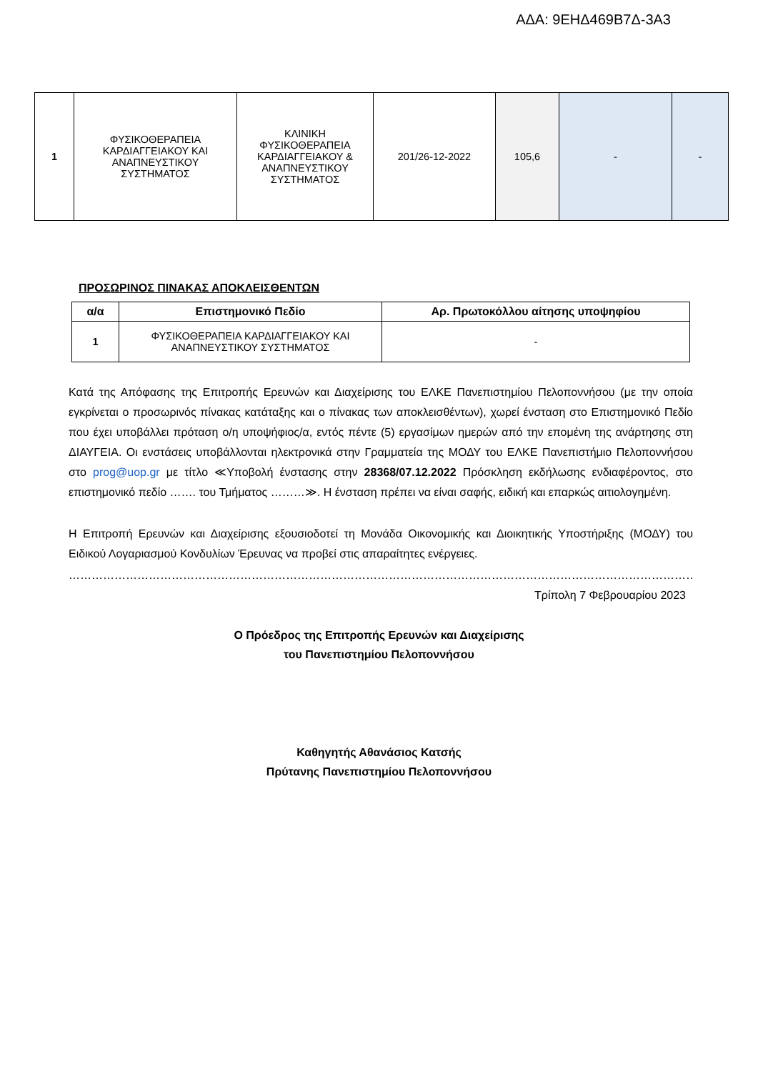ΑΔΑ: 9ΕΗΔ469Β7Δ-3Α3
| 1 | ΦΥΣΙΚΟΘΕΡΑΠΕΙΑ ΚΑΡΔΙΑΓΓΕΙΑΚΟΥ ΚΑΙ ΑΝΑΠΝΕΥΣΤΙΚΟΥ ΣΥΣΤΗΜΑΤΟΣ | ΚΛΙΝΙΚΗ ΦΥΣΙΚΟΘΕΡΑΠΕΙΑ ΚΑΡΔΙΑΓΓΕΙΑΚΟΥ & ΑΝΑΠΝΕΥΣΤΙΚΟΥ ΣΥΣΤΗΜΑΤΟΣ | 201/26-12-2022 | 105,6 | - | - |
ΠΡΟΣΩΡΙΝΟΣ ΠΙΝΑΚΑΣ ΑΠΟΚΛΕΙΣΘΕΝΤΩΝ
| α/α | Επιστημονικό Πεδίο | Αρ. Πρωτοκόλλου αίτησης υποψηφίου |
| --- | --- | --- |
| 1 | ΦΥΣΙΚΟΘΕΡΑΠΕΙΑ ΚΑΡΔΙΑΓΓΕΙΑΚΟΥ ΚΑΙ ΑΝΑΠΝΕΥΣΤΙΚΟΥ ΣΥΣΤΗΜΑΤΟΣ | - |
Κατά της Απόφασης της Επιτροπής Ερευνών και Διαχείρισης του ΕΛΚΕ Πανεπιστημίου Πελοποννήσου (με την οποία εγκρίνεται ο προσωρινός πίνακας κατάταξης και ο πίνακας των αποκλεισθέντων), χωρεί ένσταση στο Επιστημονικό Πεδίο που έχει υποβάλλει πρόταση ο/η υποψήφιος/α, εντός πέντε (5) εργασίμων ημερών από την επομένη της ανάρτησης στη ΔΙΑΥΓΕΙΑ. Οι ενστάσεις υποβάλλονται ηλεκτρονικά στην Γραμματεία της ΜΟΔΥ του ΕΛΚΕ Πανεπιστήμιο Πελοποννήσου στο prog@uop.gr με τίτλο ≪Υποβολή ένστασης στην 28368/07.12.2022 Πρόσκληση εκδήλωσης ενδιαφέροντος, στο επιστημονικό πεδίο ……. του Τμήματος ………≫. Η ένσταση πρέπει να είναι σαφής, ειδική και επαρκώς αιτιολογημένη.
Η Επιτροπή Ερευνών και Διαχείρισης εξουσιοδοτεί τη Μονάδα Οικονομικής και Διοικητικής Υποστήριξης (ΜΟΔΥ) του Ειδικού Λογαριασμού Κονδυλίων Έρευνας να προβεί στις απαραίτητες ενέργειες.
………………………………………………………………………………………………………………………………………………………………
Τρίπολη 7 Φεβρουαρίου 2023
Ο Πρόεδρος της Επιτροπής Ερευνών και Διαχείρισης
του Πανεπιστημίου Πελοποννήσου
Καθηγητής Αθανάσιος Κατσής
Πρύτανης Πανεπιστημίου Πελοποννήσου